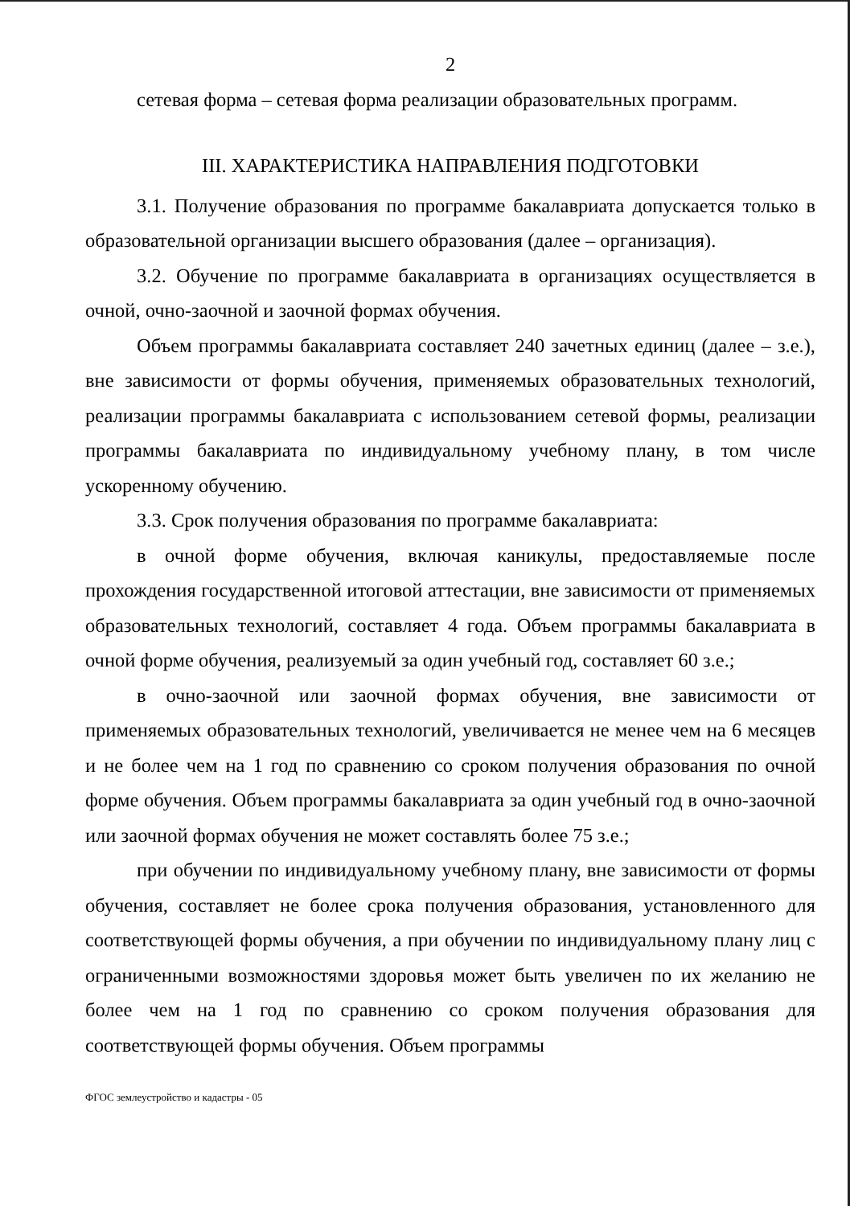2
сетевая форма – сетевая форма реализации образовательных программ.
III. ХАРАКТЕРИСТИКА НАПРАВЛЕНИЯ ПОДГОТОВКИ
3.1. Получение образования по программе бакалавриата допускается только в образовательной организации высшего образования (далее – организация).
3.2. Обучение по программе бакалавриата в организациях осуществляется в очной, очно-заочной и заочной формах обучения.
Объем программы бакалавриата составляет 240 зачетных единиц (далее – з.е.), вне зависимости от формы обучения, применяемых образовательных технологий, реализации программы бакалавриата с использованием сетевой формы, реализации программы бакалавриата по индивидуальному учебному плану, в том числе ускоренному обучению.
3.3. Срок получения образования по программе бакалавриата:
в очной форме обучения, включая каникулы, предоставляемые после прохождения государственной итоговой аттестации, вне зависимости от применяемых образовательных технологий, составляет 4 года. Объем программы бакалавриата в очной форме обучения, реализуемый за один учебный год, составляет 60 з.е.;
в очно-заочной или заочной формах обучения, вне зависимости от применяемых образовательных технологий, увеличивается не менее чем на 6 месяцев и не более чем на 1 год по сравнению со сроком получения образования по очной форме обучения. Объем программы бакалавриата за один учебный год в очно-заочной или заочной формах обучения не может составлять более 75 з.е.;
при обучении по индивидуальному учебному плану, вне зависимости от формы обучения, составляет не более срока получения образования, установленного для соответствующей формы обучения, а при обучении по индивидуальному плану лиц с ограниченными возможностями здоровья может быть увеличен по их желанию не более чем на 1 год по сравнению со сроком получения образования для соответствующей формы обучения. Объем программы
ФГОС землеустройство и кадастры - 05